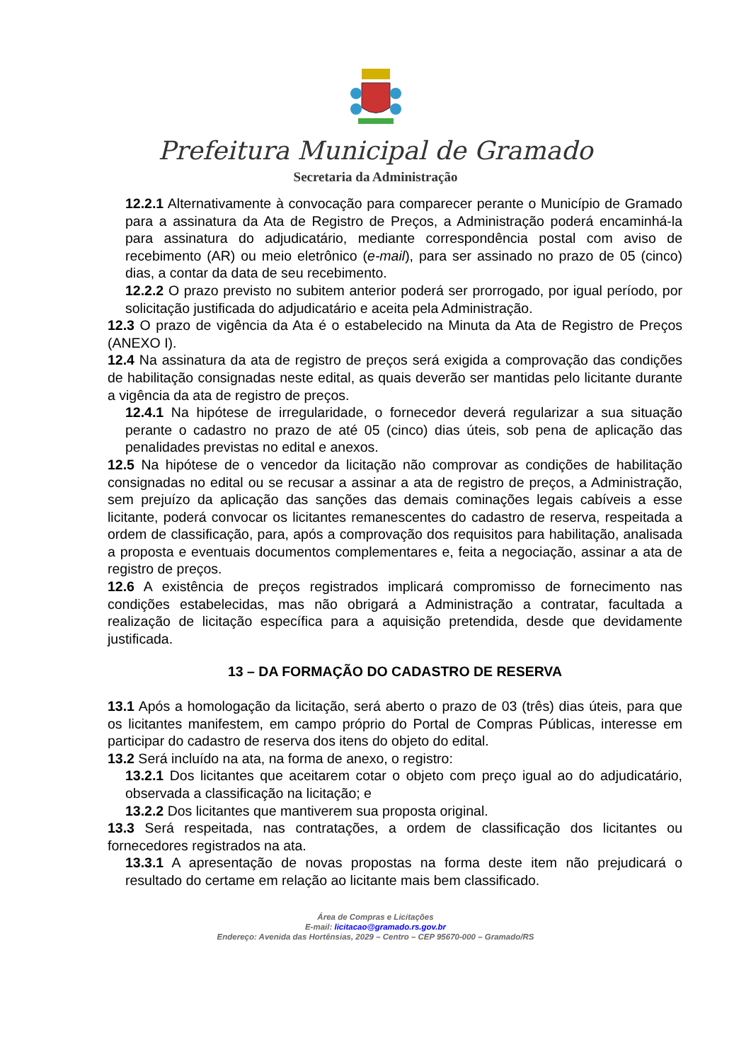Prefeitura Municipal de Gramado
Secretaria da Administração
12.2.1 Alternativamente à convocação para comparecer perante o Município de Gramado para a assinatura da Ata de Registro de Preços, a Administração poderá encaminhá-la para assinatura do adjudicatário, mediante correspondência postal com aviso de recebimento (AR) ou meio eletrônico (e-mail), para ser assinado no prazo de 05 (cinco) dias, a contar da data de seu recebimento.
12.2.2 O prazo previsto no subitem anterior poderá ser prorrogado, por igual período, por solicitação justificada do adjudicatário e aceita pela Administração.
12.3 O prazo de vigência da Ata é o estabelecido na Minuta da Ata de Registro de Preços (ANEXO I).
12.4 Na assinatura da ata de registro de preços será exigida a comprovação das condições de habilitação consignadas neste edital, as quais deverão ser mantidas pelo licitante durante a vigência da ata de registro de preços.
12.4.1 Na hipótese de irregularidade, o fornecedor deverá regularizar a sua situação perante o cadastro no prazo de até 05 (cinco) dias úteis, sob pena de aplicação das penalidades previstas no edital e anexos.
12.5 Na hipótese de o vencedor da licitação não comprovar as condições de habilitação consignadas no edital ou se recusar a assinar a ata de registro de preços, a Administração, sem prejuízo da aplicação das sanções das demais cominações legais cabíveis a esse licitante, poderá convocar os licitantes remanescentes do cadastro de reserva, respeitada a ordem de classificação, para, após a comprovação dos requisitos para habilitação, analisada a proposta e eventuais documentos complementares e, feita a negociação, assinar a ata de registro de preços.
12.6 A existência de preços registrados implicará compromisso de fornecimento nas condições estabelecidas, mas não obrigará a Administração a contratar, facultada a realização de licitação específica para a aquisição pretendida, desde que devidamente justificada.
13 – DA FORMAÇÃO DO CADASTRO DE RESERVA
13.1 Após a homologação da licitação, será aberto o prazo de 03 (três) dias úteis, para que os licitantes manifestem, em campo próprio do Portal de Compras Públicas, interesse em participar do cadastro de reserva dos itens do objeto do edital.
13.2 Será incluído na ata, na forma de anexo, o registro:
13.2.1 Dos licitantes que aceitarem cotar o objeto com preço igual ao do adjudicatário, observada a classificação na licitação; e
13.2.2 Dos licitantes que mantiverem sua proposta original.
13.3 Será respeitada, nas contratações, a ordem de classificação dos licitantes ou fornecedores registrados na ata.
13.3.1 A apresentação de novas propostas na forma deste item não prejudicará o resultado do certame em relação ao licitante mais bem classificado.
Área de Compras e Licitações
E-mail: licitacao@gramado.rs.gov.br
Endereço: Avenida das Hortênsias, 2029 – Centro – CEP 95670-000 – Gramado/RS